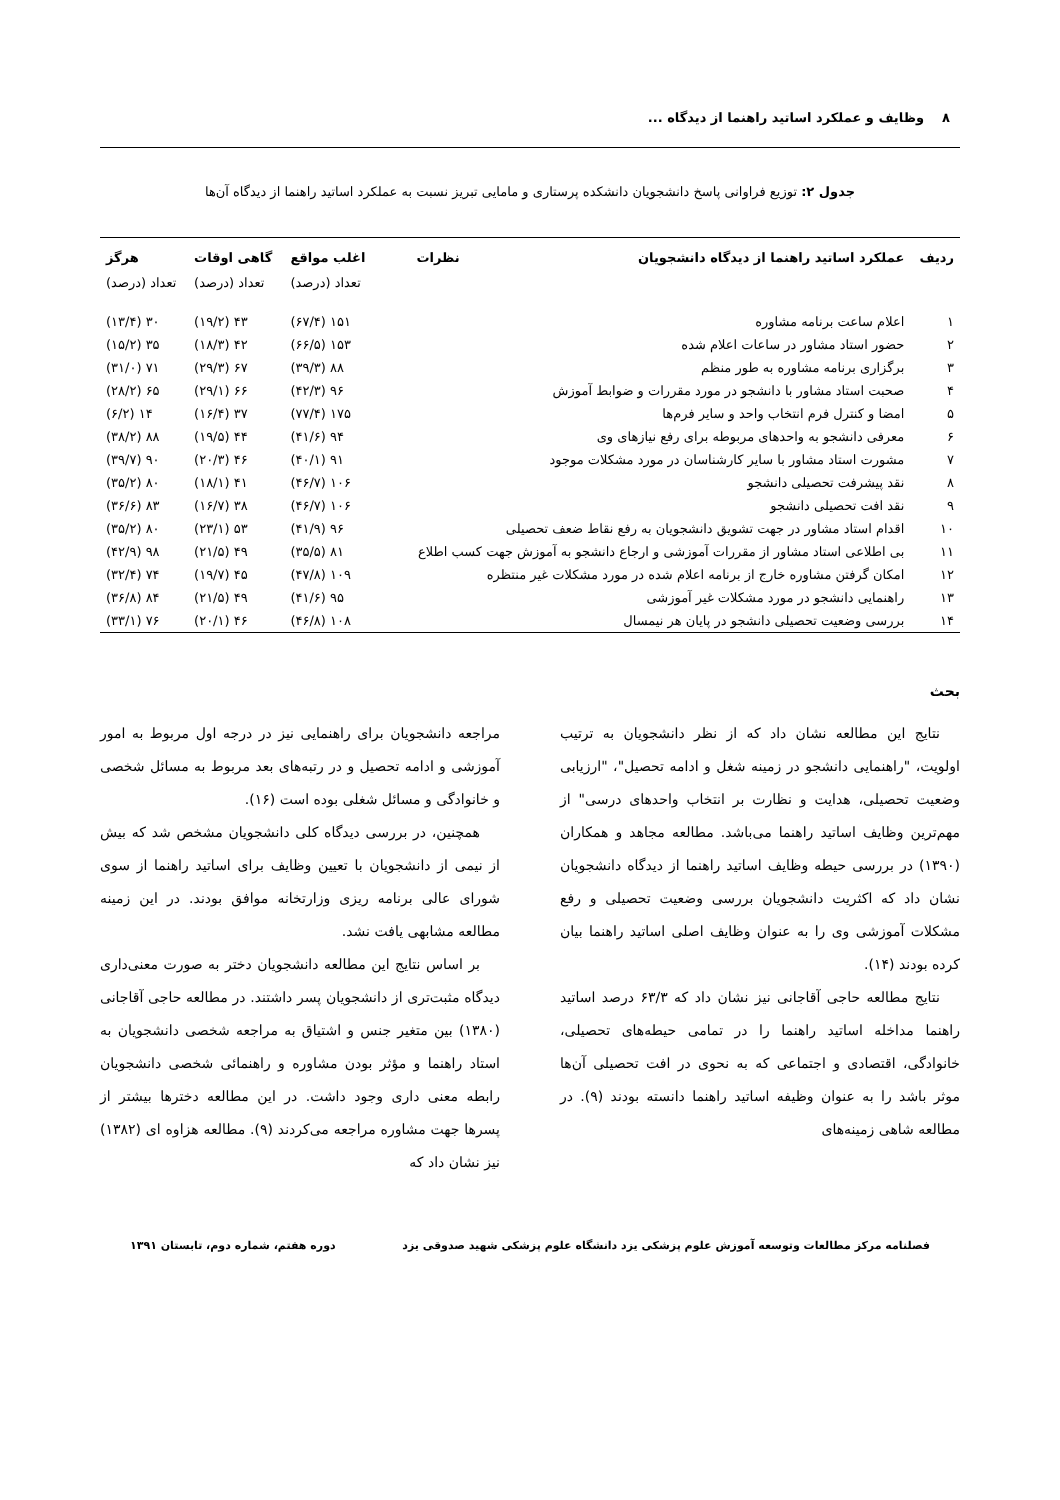۸ وظایف و عملکرد اساتید راهنما از دیدگاه ...
جدول ۲: توزیع فراوانی پاسخ دانشجویان دانشکده پرستاری و مامایی تبریز نسبت به عملکرد اساتید راهنما از دیدگاه آن‌ها
| ردیف | عملکرد اساتید راهنما از دیدگاه دانشجویان | نظرات | اغلب مواقع | گاهی اوقات | هرگز |
| --- | --- | --- | --- | --- | --- |
| | | | تعداد (درصد) | تعداد (درصد) | تعداد (درصد) |
| ۱ | اعلام ساعت برنامه مشاوره | | ۱۵۱ (۶۷/۴) | ۴۳ (۱۹/۲) | ۳۰ (۱۳/۴) |
| ۲ | حضور استاد مشاور در ساعات اعلام شده | | ۱۵۳ (۶۶/۵) | ۴۲ (۱۸/۳) | ۳۵ (۱۵/۲) |
| ۳ | برگزاری برنامه مشاوره به طور منظم | | ۸۸ (۳۹/۳) | ۶۷ (۲۹/۳) | ۷۱ (۳۱/۰) |
| ۴ | صحبت استاد مشاور با دانشجو در مورد مقررات و ضوابط آموزش | | ۹۶ (۴۲/۳) | ۶۶ (۲۹/۱) | ۶۵ (۲۸/۲) |
| ۵ | امضا و کنترل فرم انتخاب واحد و سایر فرم‌ها | | ۱۷۵ (۷۷/۴) | ۳۷ (۱۶/۴) | ۱۴ (۶/۲) |
| ۶ | معرفی دانشجو به واحدهای مربوطه برای رفع نیازهای وی | | ۹۴ (۴۱/۶) | ۴۴ (۱۹/۵) | ۸۸ (۳۸/۲) |
| ۷ | مشورت استاد مشاور با سایر کارشناسان در مورد مشکلات موجود | | ۹۱ (۴۰/۱) | ۴۶ (۲۰/۳) | ۹۰ (۳۹/۷) |
| ۸ | نقد پیشرفت تحصیلی دانشجو | | ۱۰۶ (۴۶/۷) | ۴۱ (۱۸/۱) | ۸۰ (۳۵/۲) |
| ۹ | نقد افت تحصیلی دانشجو | | ۱۰۶ (۴۶/۷) | ۳۸ (۱۶/۷) | ۸۳ (۳۶/۶) |
| ۱۰ | اقدام استاد مشاور در جهت تشویق دانشجویان به رفع نقاط ضعف تحصیلی | | ۹۶ (۴۱/۹) | ۵۳ (۲۳/۱) | ۸۰ (۳۵/۲) |
| ۱۱ | بی اطلاعی استاد مشاور از مقررات آموزشی و ارجاع دانشجو به آموزش جهت کسب اطلاع | | ۸۱ (۳۵/۵) | ۴۹ (۲۱/۵) | ۹۸ (۴۲/۹) |
| ۱۲ | امکان گرفتن مشاوره خارج از برنامه اعلام شده در مورد مشکلات غیر منتظره | | ۱۰۹ (۴۷/۸) | ۴۵ (۱۹/۷) | ۷۴ (۳۲/۴) |
| ۱۳ | راهنمایی دانشجو در مورد مشکلات غیر آموزشی | | ۹۵ (۴۱/۶) | ۴۹ (۲۱/۵) | ۸۴ (۳۶/۸) |
| ۱۴ | بررسی وضعیت تحصیلی دانشجو در پایان هر نیمسال | | ۱۰۸ (۴۶/۸) | ۴۶ (۲۰/۱) | ۷۶ (۳۳/۱) |
بحث
نتایج این مطالعه نشان داد که از نظر دانشجویان به ترتیب اولویت، "راهنمایی دانشجو در زمینه شغل و ادامه تحصیل"، "ارزیابی وضعیت تحصیلی، هدایت و نظارت بر انتخاب واحدهای درسی" از مهم‌ترین وظایف اساتید راهنما می‌باشد. مطالعه مجاهد و همکاران (۱۳۹۰) در بررسی حیطه وظایف اساتید راهنما از دیدگاه دانشجویان نشان داد که اکثریت دانشجویان بررسی وضعیت تحصیلی و رفع مشکلات آموزشی وی را به عنوان وظایف اصلی اساتید راهنما بیان کرده بودند (۱۴).
نتایج مطالعه حاجی آقاجانی نیز نشان داد که ۶۳/۳ درصد اساتید راهنما مداخله اساتید راهنما را در تمامی حیطه‌های تحصیلی، خانوادگی، اقتصادی و اجتماعی که به نحوی در افت تحصیلی آن‌ها موثر باشد را به عنوان وظیفه اساتید راهنما دانسته بودند (۹). در مطالعه شاهی زمینه‌های
مراجعه دانشجویان برای راهنمایی نیز در درجه اول مربوط به امور آموزشی و ادامه تحصیل و در رتبه‌های بعد مربوط به مسائل شخصی و خانوادگی و مسائل شغلی بوده است (۱۶).
همچنین، در بررسی دیدگاه کلی دانشجویان مشخص شد که بیش از نیمی از دانشجویان با تعیین وظایف برای اساتید راهنما از سوی شورای عالی برنامه ریزی وزارتخانه موافق بودند. در این زمینه مطالعه مشابهی یافت نشد.
بر اساس نتایج این مطالعه دانشجویان دختر به صورت معنی‌داری دیدگاه مثبت‌تری از دانشجویان پسر داشتند. در مطالعه حاجی آقاجانی (۱۳۸۰) بین متغیر جنس و اشتیاق به مراجعه شخصی دانشجویان به استاد راهنما و مؤثر بودن مشاوره و راهنمائی شخصی دانشجویان رابطه معنی داری وجود داشت. در این مطالعه دخترها بیشتر از پسرها جهت مشاوره مراجعه می‌کردند (۹). مطالعه هزاوه ای (۱۳۸۲) نیز نشان داد که
فصلنامه مرکز مطالعات وتوسعه آموزش علوم پزشکی یزد دانشگاه علوم پزشکی شهید صدوقی یزد دوره هفتم، شماره دوم، تابستان ۱۳۹۱